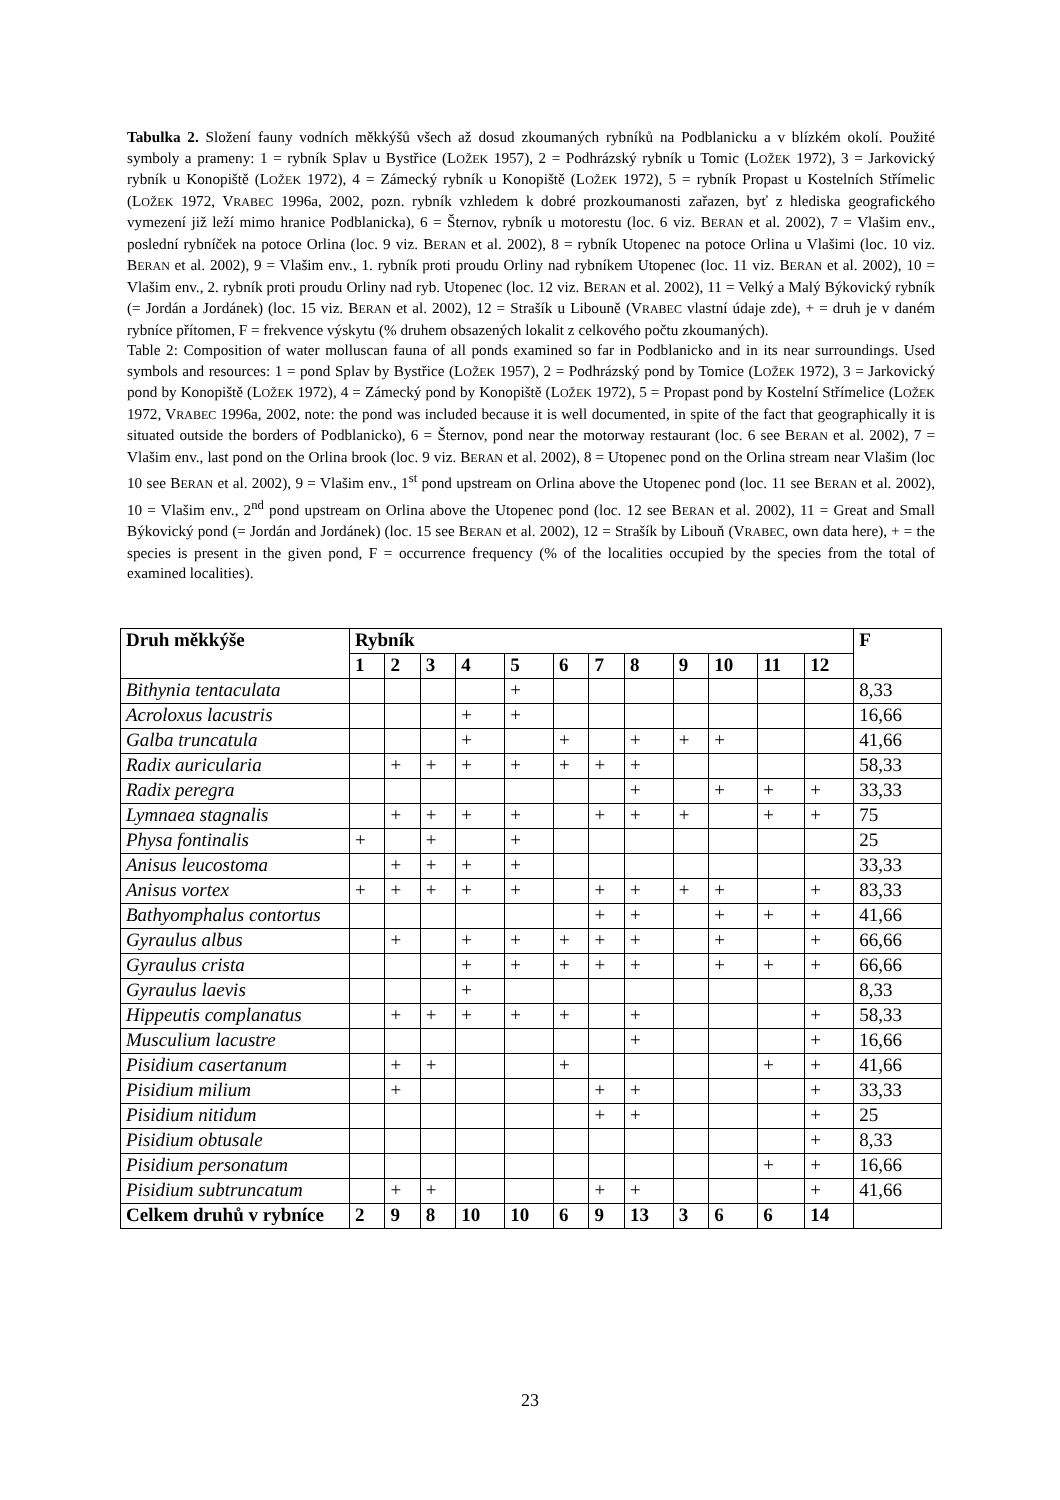Tabulka 2. Složení fauny vodních měkkýšů všech až dosud zkoumaných rybníků na Podblanicku a v blízkém okolí. Použité symboly a prameny: 1 = rybník Splav u Bystřice (LOŽEK 1957), 2 = Podhrázský rybník u Tomic (LOŽEK 1972), 3 = Jarkovický rybník u Konopiště (LOŽEK 1972), 4 = Zámecký rybník u Konopiště (LOŽEK 1972), 5 = rybník Propast u Kostelních Střímelic (LOŽEK 1972, VRABEC 1996a, 2002, pozn. rybník vzhledem k dobré prozkoumanosti zařazen, byť z hlediska geografického vymezení již leží mimo hranice Podblanicka), 6 = Šternov, rybník u motorestu (loc. 6 viz. BERAN et al. 2002), 7 = Vlašim env., poslední rybníček na potoce Orlina (loc. 9 viz. BERAN et al. 2002), 8 = rybník Utopenec na potoce Orlina u Vlašimi (loc. 10 viz. BERAN et al. 2002), 9 = Vlašim env., 1. rybník proti proudu Orliny nad rybníkem Utopenec (loc. 11 viz. BERAN et al. 2002), 10 = Vlašim env., 2. rybník proti proudu Orliny nad ryb. Utopenec (loc. 12 viz. BERAN et al. 2002), 11 = Velký a Malý Býkovický rybník (= Jordán a Jordánek) (loc. 15 viz. BERAN et al. 2002), 12 = Strašík u Libouně (VRABEC vlastní údaje zde), + = druh je v daném rybníce přítomen, F = frekvence výskytu (% druhem obsazených lokalit z celkového počtu zkoumaných).
Table 2: Composition of water molluscan fauna of all ponds examined so far in Podblanicko and in its near surroundings. Used symbols and resources: 1 = pond Splav by Bystřice (LOŽEK 1957), 2 = Podhrázský pond by Tomice (LOŽEK 1972), 3 = Jarkovický pond by Konopiště (LOŽEK 1972), 4 = Zámecký pond by Konopiště (LOŽEK 1972), 5 = Propast pond by Kostelní Střímelice (LOŽEK 1972, VRABEC 1996a, 2002, note: the pond was included because it is well documented, in spite of the fact that geographically it is situated outside the borders of Podblanicko), 6 = Šternov, pond near the motorway restaurant (loc. 6 see BERAN et al. 2002), 7 = Vlašim env., last pond on the Orlina brook (loc. 9 viz. BERAN et al. 2002), 8 = Utopenec pond on the Orlina stream near Vlašim (loc 10 see BERAN et al. 2002), 9 = Vlašim env., 1<sup>st</sup> pond upstream on Orlina above the Utopenec pond (loc. 11 see BERAN et al. 2002), 10 = Vlašim env., 2<sup>nd</sup> pond upstream on Orlina above the Utopenec pond (loc. 12 see BERAN et al. 2002), 11 = Great and Small Býkovický pond (= Jordán and Jordánek) (loc. 15 see BERAN et al. 2002), 12 = Strašík by Libouň (VRABEC, own data here), + = the species is present in the given pond, F = occurrence frequency (% of the localities occupied by the species from the total of examined localities).
| Druh měkkýše | Rybník | | | | | | | | | | | | F |
| --- | --- | --- | --- | --- | --- | --- | --- | --- | --- | --- | --- | --- | --- |
| | 1 | 2 | 3 | 4 | 5 | 6 | 7 | 8 | 9 | 10 | 11 | 12 | |
| Bithynia tentaculata | | | | | + | | | | | | | | 8,33 |
| Acroloxus lacustris | | | | + | + | | | | | | | | 16,66 |
| Galba truncatula | | | | + | | + | | + | + | + | | | 41,66 |
| Radix auricularia | | + | + | + | + | + | + | + | | | | | 58,33 |
| Radix peregra | | | | | | | | + | | + | + | + | 33,33 |
| Lymnaea stagnalis | | + | + | + | + | | + | + | + | | + | + | 75 |
| Physa fontinalis | + | | + | | + | | | | | | | | 25 |
| Anisus leucostoma | | + | + | + | + | | | | | | | | 33,33 |
| Anisus vortex | + | + | + | + | + | | + | + | + | + | | + | 83,33 |
| Bathyomphalus contortus | | | | | | | + | + | | + | + | + | 41,66 |
| Gyraulus albus | | + | | + | + | + | + | + | | + | | + | 66,66 |
| Gyraulus crista | | | | + | + | + | + | + | | + | + | + | 66,66 |
| Gyraulus laevis | | | | + | | | | | | | | | 8,33 |
| Hippeutis complanatus | | + | + | + | + | + | | + | | | | + | 58,33 |
| Musculium lacustre | | | | | | | | + | | | | + | 16,66 |
| Pisidium casertanum | | + | + | | | + | | | | | + | + | 41,66 |
| Pisidium milium | | + | | | | | + | + | | | | + | 33,33 |
| Pisidium nitidum | | | | | | | + | + | | | | + | 25 |
| Pisidium obtusale | | | | | | | | | | | | + | 8,33 |
| Pisidium personatum | | | | | | | | | | | + | + | 16,66 |
| Pisidium subtruncatum | | + | + | | | | + | + | | | | + | 41,66 |
| Celkem druhů v rybníce | 2 | 9 | 8 | 10 | 10 | 6 | 9 | 13 | 3 | 6 | 6 | 14 | |
23